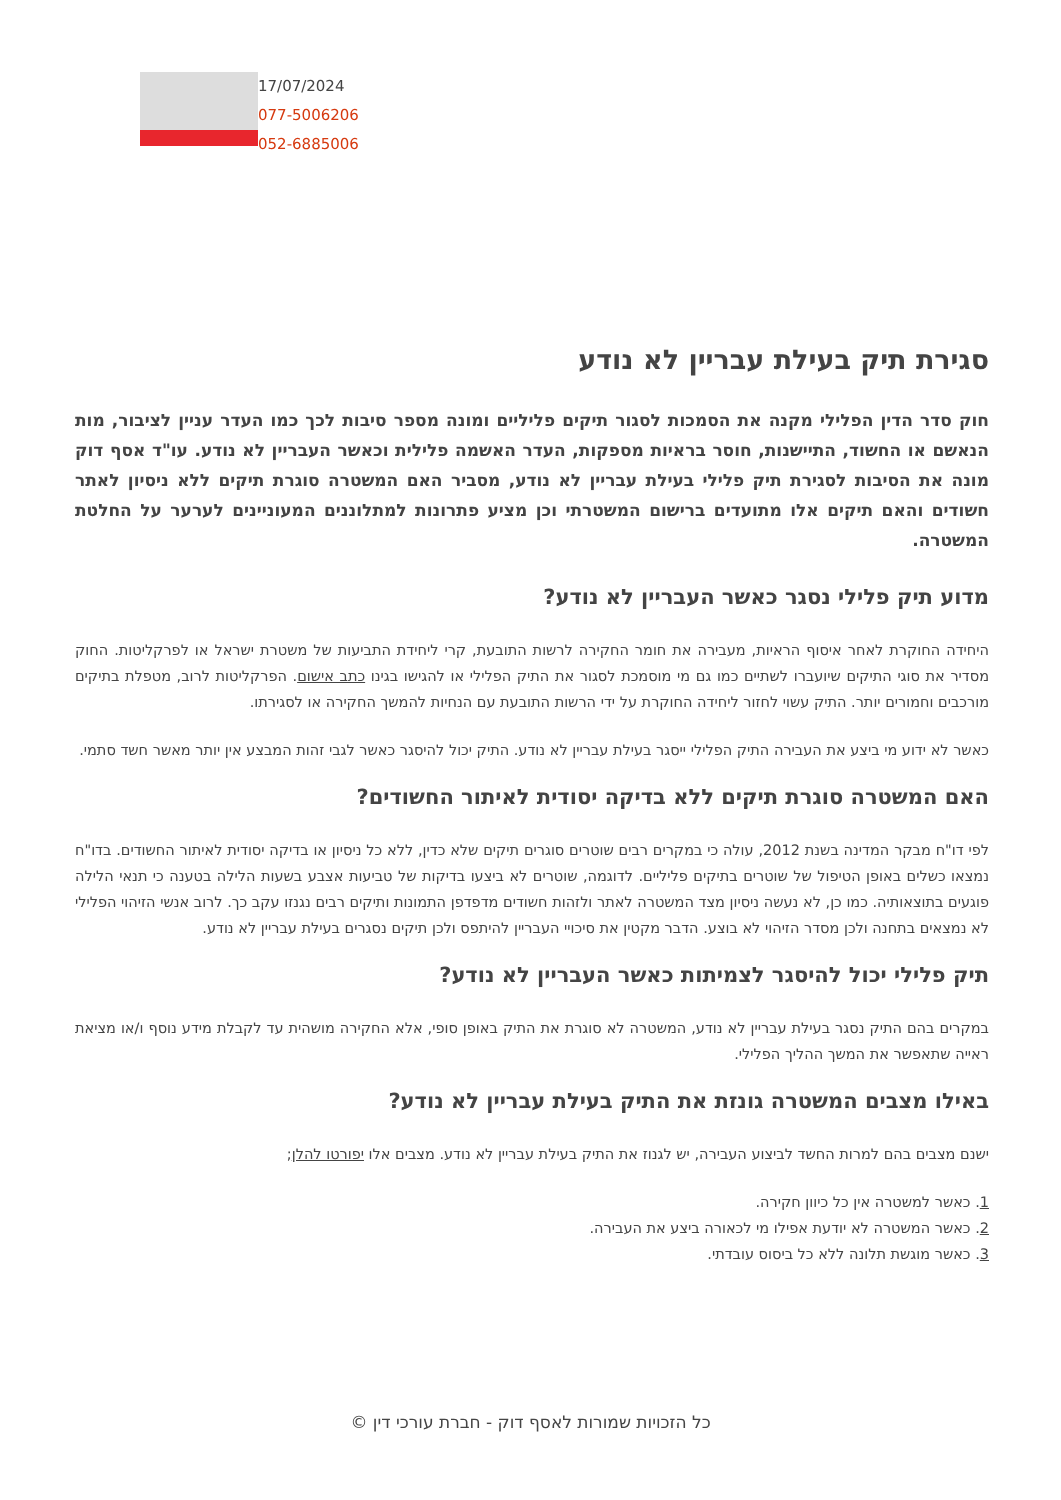17/07/2024
077-5006206
052-6885006
סגירת תיק בעילת עבריין לא נודע
חוק סדר הדין הפלילי מקנה את הסמכות לסגור תיקים פליליים ומונה מספר סיבות לכך כמו העדר עניין לציבור, מות הנאשם או החשוד, התיישנות, חוסר בראיות מספקות, העדר האשמה פלילית וכאשר העבריין לא נודע. עו"ד אסף דוק מונה את הסיבות לסגירת תיק פלילי בעילת עבריין לא נודע, מסביר האם המשטרה סוגרת תיקים ללא ניסיון לאתר חשודים והאם תיקים אלו מתועדים ברישום המשטרתי וכן מציע פתרונות למתלוננים המעוניינים לערער על החלטת המשטרה.
מדוע תיק פלילי נסגר כאשר העבריין לא נודע?
היחידה החוקרת לאחר איסוף הראיות, מעבירה את חומר החקירה לרשות התובעת, קרי ליחידת התביעות של משטרת ישראל או לפרקליטות. החוק מסדיר את סוגי התיקים שיועברו לשתיים כמו גם מי מוסמכת לסגור את התיק הפלילי או להגישו בגינו כתב אישום. הפרקליטות לרוב, מטפלת בתיקים מורכבים וחמורים יותר. התיק עשוי לחזור ליחידה החוקרת על ידי הרשות התובעת עם הנחיות להמשך החקירה או לסגירתו.
כאשר לא ידוע מי ביצע את העבירה התיק הפלילי ייסגר בעילת עבריין לא נודע. התיק יכול להיסגר כאשר לגבי זהות המבצע אין יותר מאשר חשד סתמי.
האם המשטרה סוגרת תיקים ללא בדיקה יסודית לאיתור החשודים?
לפי דו"ח מבקר המדינה בשנת 2012, עולה כי במקרים רבים שוטרים סוגרים תיקים שלא כדין, ללא כל ניסיון או בדיקה יסודית לאיתור החשודים. בדו"ח נמצאו כשלים באופן הטיפול של שוטרים בתיקים פליליים. לדוגמה, שוטרים לא ביצעו בדיקות של טביעות אצבע בשעות הלילה בטענה כי תנאי הלילה פוגעים בתוצאותיה. כמו כן, לא נעשה ניסיון מצד המשטרה לאתר ולזהות חשודים מדפדפן התמונות ותיקים רבים נגנזו עקב כך. לרוב אנשי הזיהוי הפלילי לא נמצאים בתחנה ולכן מסדר הזיהוי לא בוצע. הדבר מקטין את סיכויי העבריין להיתפס ולכן תיקים נסגרים בעילת עבריין לא נודע.
תיק פלילי יכול להיסגר לצמיתות כאשר העבריין לא נודע?
במקרים בהם התיק נסגר בעילת עבריין לא נודע, המשטרה לא סוגרת את התיק באופן סופי, אלא החקירה מושהית עד לקבלת מידע נוסף ו/או מציאת ראייה שתאפשר את המשך ההליך הפלילי.
באילו מצבים המשטרה גונזת את התיק בעילת עבריין לא נודע?
ישנם מצבים בהם למרות החשד לביצוע העבירה, יש לגנוז את התיק בעילת עבריין לא נודע. מצבים אלו יפורטו להלן;
1. כאשר למשטרה אין כל כיוון חקירה.
2. כאשר המשטרה לא יודעת אפילו מי לכאורה ביצע את העבירה.
3. כאשר מוגשת תלונה ללא כל ביסוס עובדתי.
כל הזכויות שמורות לאסף דוק - חברת עורכי דין ©